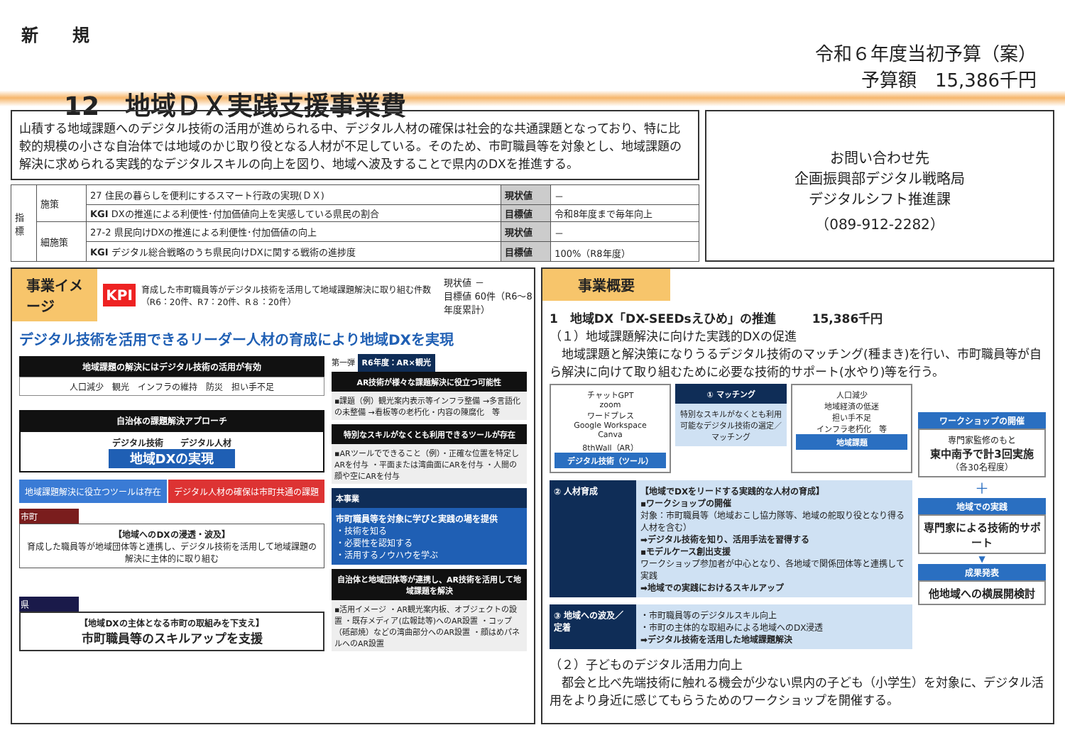新　　規
12　地域ＤＸ実践支援事業費
令和６年度当初予算（案）
予算額　15,386千円
山積する地域課題へのデジタル技術の活用が進められる中、デジタル人材の確保は社会的な共通課題となっており、特に比較的規模の小さな自治体では地域のかじ取り役となる人材が不足している。そのため、市町職員等を対象とし、地域課題の解決に求められる実践的なデジタルスキルの向上を図り、地域へ波及することで県内のDXを推進する。
| 指標 | 施策 | 27 住民の暮らしを便利にするスマート行政の実現(ＤＸ) | 現状値 | － |
| | | KGI DXの推進による利便性･付加価値向上を実感している県民の割合 | 目標値 | 令和8年度まで毎年向上 |
| | 細施策 | 27-2 県民向けDXの推進による利便性･付加価値の向上 | 現状値 | － |
| | | KGI デジタル総合戦略のうち県民向けDXに関する戦術の進捗度 | 目標値 | 100%（R8年度） |
お問い合わせ先
企画振興部デジタル戦略局
デジタルシフト推進課
（089-912-2282）
事業イメージ KPI 育成した市町職員等がデジタル技術を活用して地域課題解決に取り組む件数（R6：20件、R7：20件、R８：20件） 現状値 －
目標値 60件（R6～8年度累計）
デジタル技術を活用できるリーダー人材の育成により地域DXを実現
地域課題の解決にはデジタル技術の活用が有効
人口減少　観光　インフラの維持　防災　担い手不足
自治体の課題解決アプローチ
デジタル技術　　デジタル人材
地域DXの実現
地域課題解決に役立つツールは存在 デジタル人材の確保は市町共通の課題
市町
【地域へのDXの浸透・波及】
育成した職員等が地域団体等と連携し、デジタル技術を活用して地域課題の解決に主体的に取り組む
県
【地域DXの主体となる市町の取組みを下支え】
市町職員等のスキルアップを支援
第一弾 R6年度：AR×観光
AR技術が様々な課題解決に役立つ可能性
▪課題（例）観光案内表示等インフラ整備 →多言語化の未整備 →看板等の老朽化・内容の陳腐化　等
特別なスキルがなくとも利用できるツールが存在
▪ARツールでできること（例）・正確な位置を特定しARを付与 ・平面または湾曲面にARを付与 ・人間の顔や空にARを付与
本事業
市町職員等を対象に学びと実践の場を提供
・技術を知る
・必要性を認知する
・活用するノウハウを学ぶ
自治体と地域団体等が連携し、AR技術を活用して地域課題を解決
▪活用イメージ ・AR観光案内板、オブジェクトの設置 ・既存メディア(広報誌等)へのAR設置 ・コップ（砥部焼）などの湾曲部分へのAR設置 ・顔はめパネルへのAR設置
事業概要
1　地域DX「DX-SEEDsえひめ」の推進　　　15,386千円
（１）地域課題解決に向けた実践的DXの促進
　地域課題と解決策になりうるデジタル技術のマッチング(種まき)を行い、市町職員等が自ら解決に向けて取り組むために必要な技術的サポート(水やり)等を行う。
チャットGPT
zoom
ワードプレス
Google Workspace
Canva
8thWall（AR）
デジタル技術（ツール）
① マッチング
特別なスキルがなくとも利用可能なデジタル技術の選定／マッチング
人口減少
地域経済の低迷
担い手不足
インフラ老朽化　等
地域課題
② 人材育成 【地域でDXをリードする実践的な人材の育成】
▪ワークショップの開催
対象：市町職員等（地域おこし協力隊等、地域の舵取り役となり得る人材を含む）
➡デジタル技術を知り、活用手法を習得する
▪モデルケース創出支援
ワークショップ参加者が中心となり、各地域で関係団体等と連携して実践
➡地域での実践におけるスキルアップ
③ 地域への波及／定着
・市町職員等のデジタルスキル向上
・市町の主体的な取組みによる地域へのDX浸透
➡デジタル技術を活用した地域課題解決
ワークショップの開催
専門家監修のもと
東中南予で計3回実施
（各30名程度）
＋
地域での実践
専門家による技術的サポート
▼
成果発表
他地域への横展開検討
（２）子どものデジタル活用力向上
　都会と比べ先端技術に触れる機会が少ない県内の子ども（小学生）を対象に、デジタル活用をより身近に感じてもらうためのワークショップを開催する。